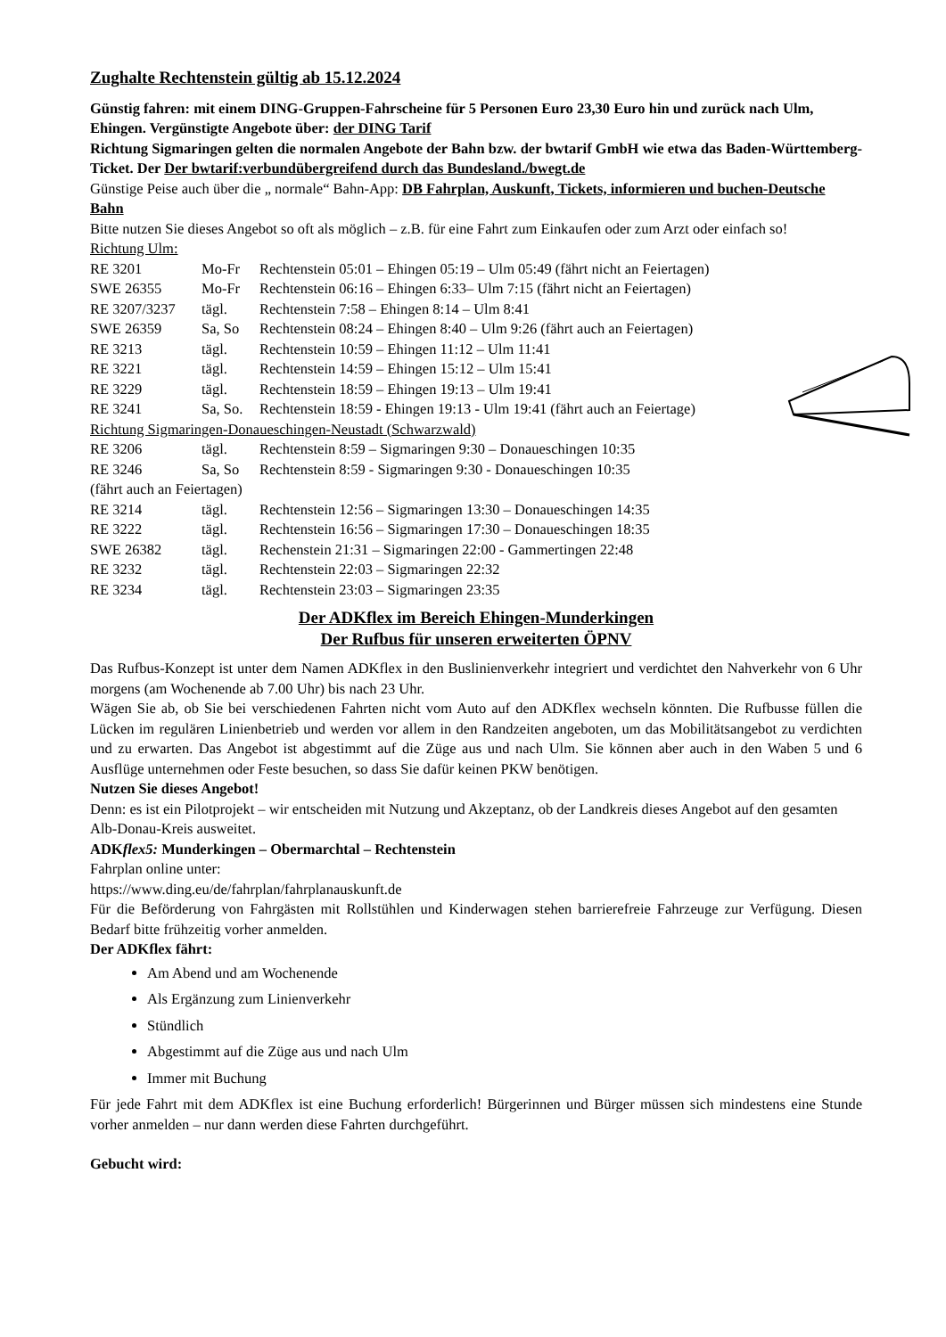Zughalte Rechtenstein gültig ab 15.12.2024
Günstig fahren: mit einem DING-Gruppen-Fahrscheine für 5 Personen Euro 23,30 Euro hin und zurück nach Ulm, Ehingen. Vergünstigte Angebote über: der DING Tarif
Richtung Sigmaringen gelten die normalen Angebote der Bahn bzw. der bwtarif GmbH wie etwa das Baden-Württemberg-Ticket. Der Der bwtarif:verbundübergreifend durch das Bundesland./bwegt.de
Günstige Peise auch über die „ normale“ Bahn-App: DB Fahrplan, Auskunft, Tickets, informieren und buchen-Deutsche Bahn
Bitte nutzen Sie dieses Angebot so oft als möglich – z.B. für eine Fahrt zum Einkaufen oder zum Arzt oder einfach so!
Richtung Ulm:
RE 3201 Mo-Fr Rechtenstein 05:01 – Ehingen 05:19 – Ulm 05:49 (fährt nicht an Feiertagen)
SWE 26355 Mo-Fr Rechtenstein 06:16 – Ehingen 6:33– Ulm 7:15 (fährt nicht an Feiertagen)
RE 3207/3237 tägl. Rechtenstein 7:58 – Ehingen 8:14 – Ulm 8:41
SWE 26359 Sa, So Rechtenstein 08:24 – Ehingen 8:40 – Ulm 9:26 (fährt auch an Feiertagen)
RE 3213 tägl. Rechtenstein 10:59 – Ehingen 11:12 – Ulm 11:41
RE 3221 tägl. Rechtenstein 14:59 – Ehingen 15:12 – Ulm 15:41
RE 3229 tägl. Rechtenstein 18:59 – Ehingen 19:13 – Ulm 19:41
RE 3241 Sa, So. Rechtenstein 18:59 - Ehingen 19:13 - Ulm 19:41 (fährt auch an Feiertage)
Richtung Sigmaringen-Donaueschingen-Neustadt (Schwarzwald)
RE 3206 tägl. Rechtenstein 8:59 – Sigmaringen 9:30 – Donaueschingen 10:35
RE 3246 Sa, So Rechtenstein 8:59 - Sigmaringen 9:30 - Donaueschingen 10:35
(fährt auch an Feiertagen)
RE 3214 tägl. Rechtenstein 12:56 – Sigmaringen 13:30 – Donaueschingen 14:35
RE 3222 tägl. Rechtenstein 16:56 – Sigmaringen 17:30 – Donaueschingen 18:35
SWE 26382 tägl. Rechenstein 21:31 – Sigmaringen 22:00 - Gammertingen 22:48
RE 3232 tägl. Rechtenstein 22:03 – Sigmaringen 22:32
RE 3234 tägl. Rechtenstein 23:03 – Sigmaringen 23:35
Der ADKflex im Bereich Ehingen-Munderkingen
Der Rufbus für unseren erweiterten ÖPNV
Das Rufbus-Konzept ist unter dem Namen ADKflex in den Buslinienverkehr integriert und verdichtet den Nahverkehr von 6 Uhr morgens (am Wochenende ab 7.00 Uhr) bis nach 23 Uhr.
Wägen Sie ab, ob Sie bei verschiedenen Fahrten nicht vom Auto auf den ADKflex wechseln könnten. Die Rufbusse füllen die Lücken im regulären Linienbetrieb und werden vor allem in den Randzeiten angeboten, um das Mobilitätsangebot zu verdichten und zu erwarten. Das Angebot ist abgestimmt auf die Züge aus und nach Ulm. Sie können aber auch in den Waben 5 und 6 Ausflüge unternehmen oder Feste besuchen, so dass Sie dafür keinen PKW benötigen.
Nutzen Sie dieses Angebot!
Denn: es ist ein Pilotprojekt – wir entscheiden mit Nutzung und Akzeptanz, ob der Landkreis dieses Angebot auf den gesamten Alb-Donau-Kreis ausweitet.
ADKflex5: Munderkingen – Obermarchtal – Rechtenstein
Fahrplan online unter:
https://www.ding.eu/de/fahrplan/fahrplanauskunft.de
Für die Beförderung von Fahrgästen mit Rollstühlen und Kinderwagen stehen barrierefreie Fahrzeuge zur Verfügung. Diesen Bedarf bitte frühzeitig vorher anmelden.
Der ADKflex fährt:
Am Abend und am Wochenende
Als Ergänzung zum Linienverkehr
Stündlich
Abgestimmt auf die Züge aus und nach Ulm
Immer mit Buchung
Für jede Fahrt mit dem ADKflex ist eine Buchung erforderlich! Bürgerinnen und Bürger müssen sich mindestens eine Stunde vorher anmelden – nur dann werden diese Fahrten durchgeführt.
Gebucht wird: